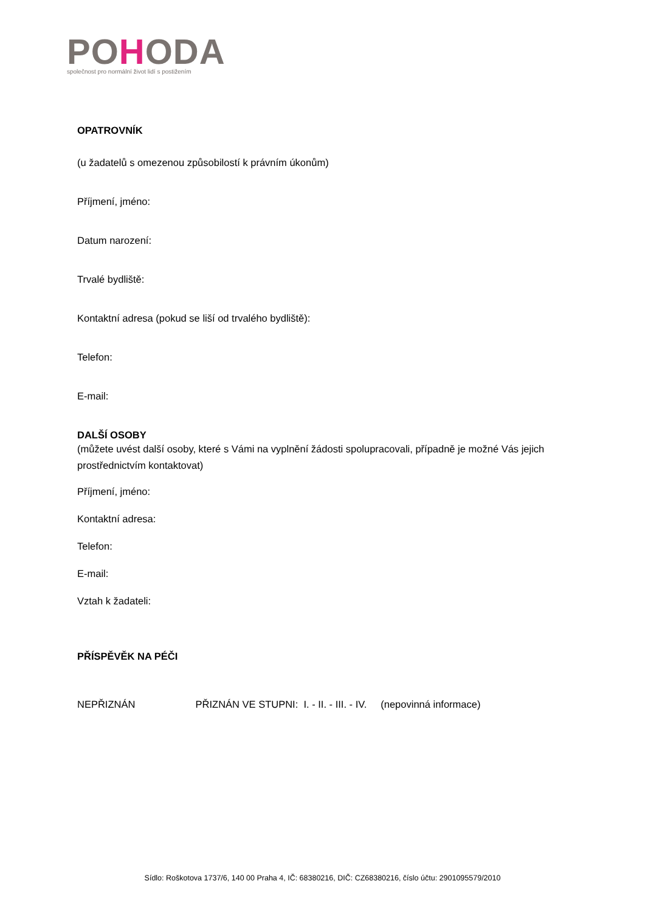POHODA
společnost pro normální život lidí s postižením
OPATROVNÍK
(u žadatelů s omezenou způsobilostí k právním úkonům)
Příjmení, jméno:
Datum narození:
Trvalé bydliště:
Kontaktní adresa (pokud se liší od trvalého bydliště):
Telefon:
E-mail:
DALŠÍ OSOBY
(můžete uvést další osoby, které s Vámi na vyplnění žádosti spolupracovali, případně je možné Vás jejich prostřednictvím kontaktovat)
Příjmení, jméno:
Kontaktní adresa:
Telefon:
E-mail:
Vztah k žadateli:
PŘÍSPĚVĚK NA PÉČI
NEPŘIZNÁN PŘIZNÁN VE STUPNI: I. - II. - III. - IV. (nepovinná informace)
Sídlo: Roškotova 1737/6, 140 00 Praha 4, IČ: 68380216, DIČ: CZ68380216, číslo účtu: 2901095579/2010